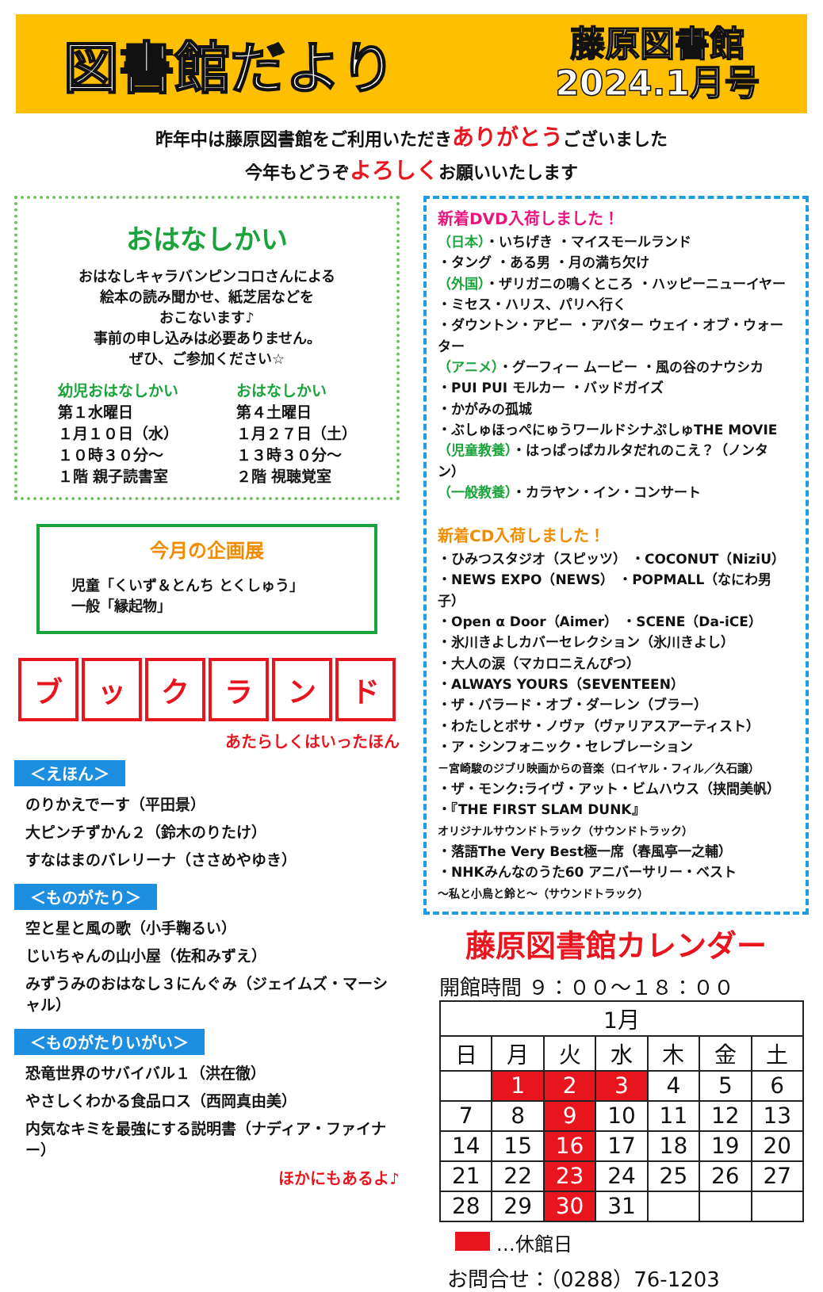図書館だより
藤原図書館
2024.1月号
昨年中は藤原図書館をご利用いただきありがとうございました
今年もどうぞよろしくお願いいたします
おはなしかい
おはなしキャラバンピンコロさんによる
絵本の読み聞かせ、紙芝居などを
おこないます♪
事前の申し込みは必要ありません。
ぜひ、ご参加ください☆
幼児おはなしかい
第１水曜日
１月１０日（水）
１０時３０分～
１階 親子読書室
おはなしかい
第４土曜日
１月２７日（土）
１３時３０分～
２階 視聴覚室
今月の企画展
児童「くいず＆とんち とくしゅう」
一般「縁起物」
ブックランド
あたらしくはいったほん
＜えほん＞
のりかえでーす（平田景）
大ピンチずかん２（鈴木のりたけ）
すなはまのバレリーナ（ささめやゆき）
＜ものがたり＞
空と星と風の歌（小手鞠るい）
じいちゃんの山小屋（佐和みずえ）
みずうみのおはなし３にんぐみ（ジェイムズ・マーシャル）
＜ものがたりいがい＞
恐竜世界のサバイバル１（洪在徹）
やさしくわかる食品ロス（西岡真由美）
内気なキミを最強にする説明書（ナディア・ファイナー）
ほかにもあるよ♪
新着DVD入荷しました！
（日本）・いちげき ・マイスモールランド
・タング ・ある男 ・月の満ち欠け
（外国）・ザリガニの鳴くところ ・ハッピーニューイヤー
・ミセス・ハリス、パリへ行く
・ダウントン・アビー ・アバター ウェイ・オブ・ウォーター
（アニメ）・グーフィー ムービー ・風の谷のナウシカ
・PUI PUI モルカー ・バッドガイズ
・かがみの孤城
・ぶしゅほっぺにゅうワールドシナぷしゅTHE MOVIE
（児童教養）・はっぱっぱカルタだれのこえ？（ノンタン）
（一般教養）・カラヤン・イン・コンサート
新着CD入荷しました！
・ひみつスタジオ（スピッツ） ・COCONUT（NiziU）
・NEWS EXPO（NEWS） ・POPMALL（なにわ男子）
・Open α Door（Aimer） ・SCENE（Da-iCE）
・氷川きよしカバーセレクション（氷川きよし）
・大人の涙（マカロニえんぴつ）
・ALWAYS YOURS（SEVENTEEN）
・ザ・バラード・オブ・ダーレン（ブラー）
・わたしとボサ・ノヴァ（ヴァリアスアーティスト）
・ア・シンフォニック・セレブレーション
－宮崎駿のジブリ映画からの音楽（ロイヤル・フィル／久石譲）
・ザ・モンク:ライヴ・アット・ビムハウス（挟間美帆）
・『THE FIRST SLAM DUNK』
オリジナルサウンドトラック（サウンドトラック）
・落語The Very Best極一席（春風亭一之輔）
・NHKみんなのうた60 アニバーサリー・ベスト
～私と小鳥と鈴と～（サウンドトラック）
藤原図書館カレンダー
開館時間 ９：００～１８：００
| 1月 | | | | | | |
| --- | --- | --- | --- | --- | --- | --- |
| 日 | 月 | 火 | 水 | 木 | 金 | 土 |
| | 1 | 2 | 3 | 4 | 5 | 6 |
| 7 | 8 | 9 | 10 | 11 | 12 | 13 |
| 14 | 15 | 16 | 17 | 18 | 19 | 20 |
| 21 | 22 | 23 | 24 | 25 | 26 | 27 |
| 28 | 29 | 30 | 31 | | | |
…休館日
お問合せ：（0288）76-1203